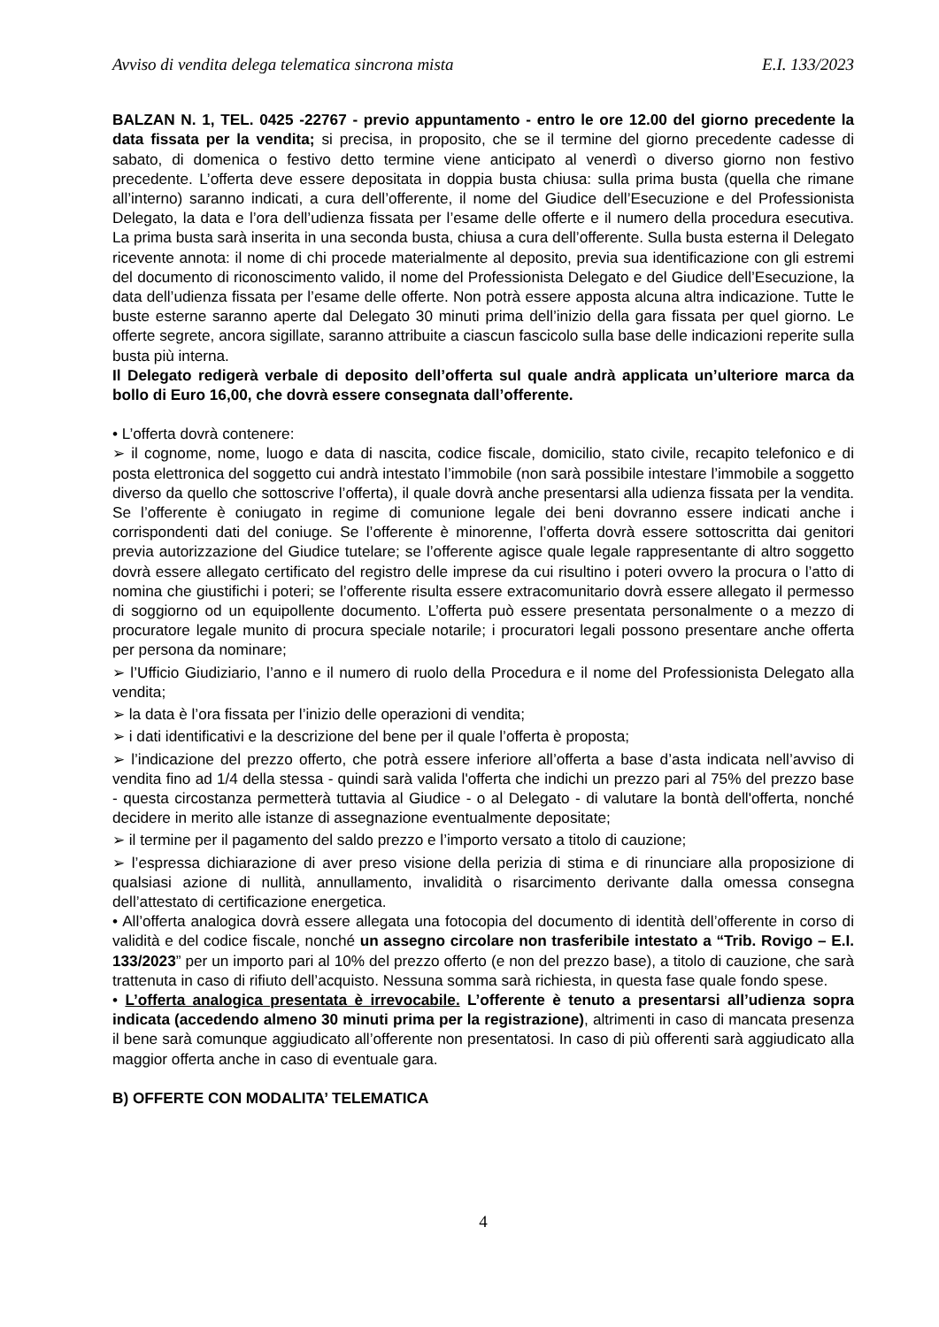Avviso di vendita delega telematica sincrona mista E.I. 133/2023
BALZAN N. 1, TEL. 0425 -22767 - previo appuntamento - entro le ore 12.00 del giorno precedente la data fissata per la vendita; si precisa, in proposito, che se il termine del giorno precedente cadesse di sabato, di domenica o festivo detto termine viene anticipato al venerdì o diverso giorno non festivo precedente. L’offerta deve essere depositata in doppia busta chiusa: sulla prima busta (quella che rimane all’interno) saranno indicati, a cura dell’offerente, il nome del Giudice dell’Esecuzione e del Professionista Delegato, la data e l’ora dell’udienza fissata per l’esame delle offerte e il numero della procedura esecutiva. La prima busta sarà inserita in una seconda busta, chiusa a cura dell’offerente. Sulla busta esterna il Delegato ricevente annota: il nome di chi procede materialmente al deposito, previa sua identificazione con gli estremi del documento di riconoscimento valido, il nome del Professionista Delegato e del Giudice dell’Esecuzione, la data dell’udienza fissata per l’esame delle offerte. Non potrà essere apposta alcuna altra indicazione. Tutte le buste esterne saranno aperte dal Delegato 30 minuti prima dell’inizio della gara fissata per quel giorno. Le offerte segrete, ancora sigillate, saranno attribuite a ciascun fascicolo sulla base delle indicazioni reperite sulla busta più interna.
Il Delegato redigerà verbale di deposito dell’offerta sul quale andrà applicata un’ulteriore marca da bollo di Euro 16,00, che dovrà essere consegnata dall’offerente.
• L’offerta dovrà contenere:
➢ il cognome, nome, luogo e data di nascita, codice fiscale, domicilio, stato civile, recapito telefonico e di posta elettronica del soggetto cui andrà intestato l’immobile (non sarà possibile intestare l’immobile a soggetto diverso da quello che sottoscrive l’offerta), il quale dovrà anche presentarsi alla udienza fissata per la vendita. Se l’offerente è coniugato in regime di comunione legale dei beni dovranno essere indicati anche i corrispondenti dati del coniuge. Se l’offerente è minorenne, l’offerta dovrà essere sottoscritta dai genitori previa autorizzazione del Giudice tutelare; se l’offerente agisce quale legale rappresentante di altro soggetto dovrà essere allegato certificato del registro delle imprese da cui risultino i poteri ovvero la procura o l’atto di nomina che giustifichi i poteri; se l’offerente risulta essere extracomunitario dovrà essere allegato il permesso di soggiorno od un equipollente documento. L’offerta può essere presentata personalmente o a mezzo di procuratore legale munito di procura speciale notarile; i procuratori legali possono presentare anche offerta per persona da nominare;
➢ l’Ufficio Giudiziario, l’anno e il numero di ruolo della Procedura e il nome del Professionista Delegato alla vendita;
➢ la data è l’ora fissata per l’inizio delle operazioni di vendita;
➢ i dati identificativi e la descrizione del bene per il quale l’offerta è proposta;
➢ l’indicazione del prezzo offerto, che potrà essere inferiore all’offerta a base d’asta indicata nell’avviso di vendita fino ad 1/4 della stessa - quindi sarà valida l'offerta che indichi un prezzo pari al 75% del prezzo base - questa circostanza permetterà tuttavia al Giudice - o al Delegato - di valutare la bontà dell'offerta, nonché decidere in merito alle istanze di assegnazione eventualmente depositate;
➢ il termine per il pagamento del saldo prezzo e l’importo versato a titolo di cauzione;
➢ l’espressa dichiarazione di aver preso visione della perizia di stima e di rinunciare alla proposizione di qualsiasi azione di nullità, annullamento, invalidità o risarcimento derivante dalla omessa consegna dell’attestato di certificazione energetica.
• All’offerta analogica dovrà essere allegata una fotocopia del documento di identità dell’offerente in corso di validità e del codice fiscale, nonché un assegno circolare non trasferibile intestato a “Trib. Rovigo – E.I. 133/2023” per un importo pari al 10% del prezzo offerto (e non del prezzo base), a titolo di cauzione, che sarà trattenuta in caso di rifiuto dell’acquisto. Nessuna somma sarà richiesta, in questa fase quale fondo spese.
• L’offerta analogica presentata è irrevocabile. L’offerente è tenuto a presentarsi all’udienza sopra indicata (accedendo almeno 30 minuti prima per la registrazione), altrimenti in caso di mancata presenza il bene sarà comunque aggiudicato all’offerente non presentatosi. In caso di più offerenti sarà aggiudicato alla maggior offerta anche in caso di eventuale gara.
B) OFFERTE CON MODALITA’ TELEMATICA
4